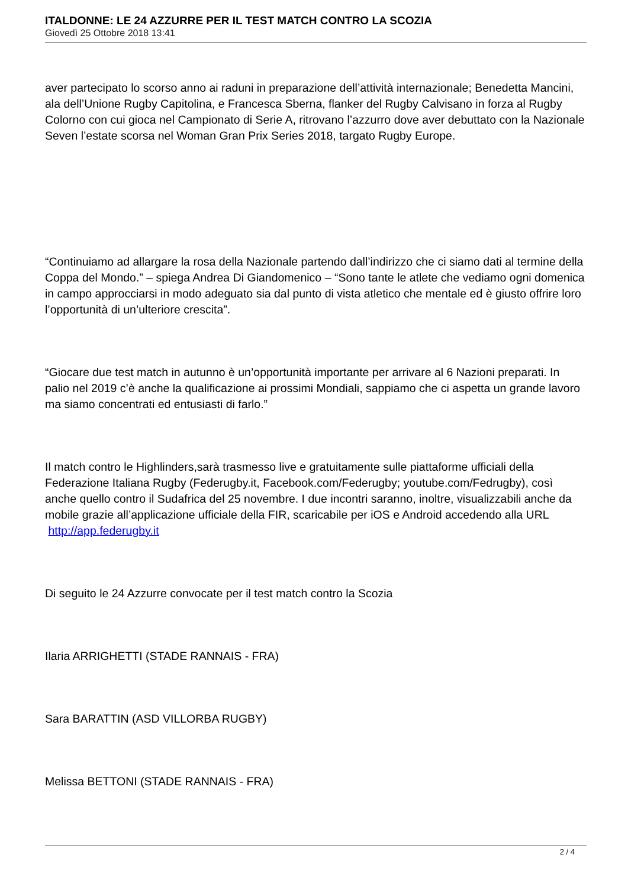ITALDONNE: LE 24 AZZURRE PER IL TEST MATCH CONTRO LA SCOZIA
Giovedì 25 Ottobre 2018 13:41
aver partecipato lo scorso anno ai raduni in preparazione dell’attività internazionale; Benedetta Mancini, ala dell’Unione Rugby Capitolina, e Francesca Sberna, flanker del Rugby Calvisano in forza al Rugby Colorno con cui gioca nel Campionato di Serie A, ritrovano l’azzurro dove aver debuttato con la Nazionale Seven l’estate scorsa nel Woman Gran Prix Series 2018, targato Rugby Europe.
“Continuiamo ad allargare la rosa della Nazionale partendo dall’indirizzo che ci siamo dati al termine della Coppa del Mondo.” – spiega Andrea Di Giandomenico – “Sono tante le atlete che vediamo ogni domenica in campo approcciarsi in modo adeguato sia dal punto di vista atletico che mentale ed è giusto offrire loro l’opportunità di un’ulteriore crescita”.
“Giocare due test match in autunno è un’opportunità importante per arrivare al 6 Nazioni preparati. In palio nel 2019 c’è anche la qualificazione ai prossimi Mondiali, sappiamo che ci aspetta un grande lavoro ma siamo concentrati ed entusiasti di farlo.”
Il match contro le Highlinders,sarà trasmesso live e gratuitamente sulle piattaforme ufficiali della Federazione Italiana Rugby (Federugby.it, Facebook.com/Federugby; youtube.com/Fedrugby), così anche quello contro il Sudafrica del 25 novembre. I due incontri saranno, inoltre, visualizzabili anche da mobile grazie all’applicazione ufficiale della FIR, scaricabile per iOS e Android accedendo alla URL http://app.federugby.it
Di seguito le 24 Azzurre convocate per il test match contro la Scozia
Ilaria ARRIGHETTI (STADE RANNAIS - FRA)
Sara BARATTIN (ASD VILLORBA RUGBY)
Melissa BETTONI (STADE RANNAIS - FRA)
2 / 4